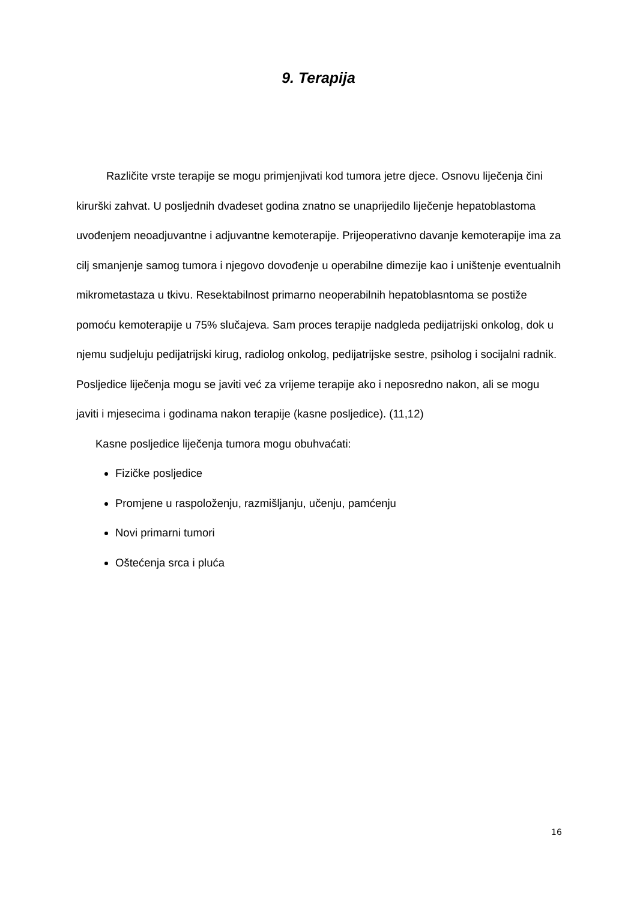9. Terapija
Različite vrste terapije se mogu primjenjivati kod tumora jetre djece. Osnovu liječenja čini kirurški zahvat. U posljednih dvadeset godina znatno se unaprijedilo liječenje hepatoblastoma uvođenjem neoadjuvantne i adjuvantne kemoterapije. Prijeoperativno davanje kemoterapije ima za cilj smanjenje samog tumora i njegovo dovođenje u operabilne dimezije kao i uništenje eventualnih mikrometastaza u tkivu. Resektabilnost primarno neoperabilnih hepatoblasntoma se postiže pomoću kemoterapije u 75% slučajeva. Sam proces terapije nadgleda pedijatrijski onkolog, dok u njemu sudjeluju pedijatrijski kirug, radiolog onkolog, pedijatrijske sestre, psiholog i socijalni radnik. Posljedice liječenja mogu se javiti već za vrijeme terapije ako i neposredno nakon, ali se mogu javiti i mjesecima i godinama nakon terapije (kasne posljedice). (11,12)
Kasne posljedice liječenja tumora mogu obuhvaćati:
Fizičke posljedice
Promjene u raspoloženju, razmišljanju, učenju, pamćenju
Novi primarni tumori
Oštećenja srca i pluća
16